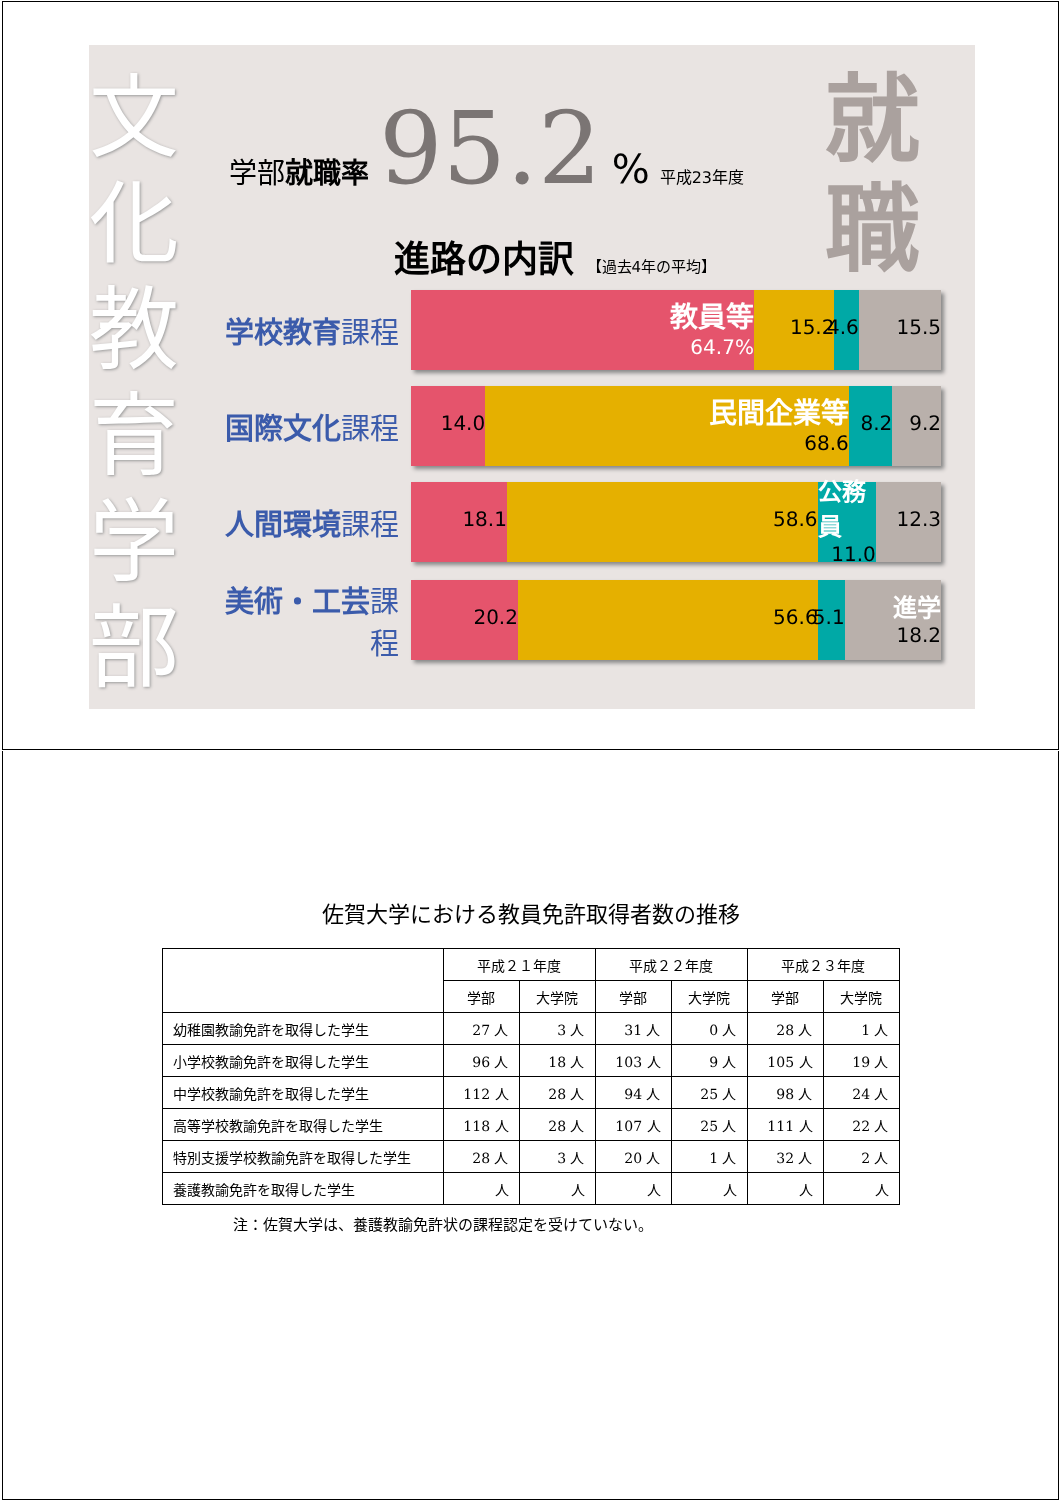文化教育学部
学部就職率 95.2% 平成23年度
就職
進路の内訳 【過去4年の平均】
学校教育課程
教員等
64.7%
15.2 4.6 15.5
国際文化課程
14.0
民間企業等
68.6
8.2 9.2
人間環境課程
18.1 58.6
公務員
11.0
12.3
美術・工芸課程
20.2 56.6 5.1
進学
18.2
佐賀大学における教員免許取得者数の推移
| | 平成２１年度 | | 平成２２年度 | | 平成２３年度 | |
| --- | --- | --- | --- | --- | --- | --- |
| | 学部 | 大学院 | 学部 | 大学院 | 学部 | 大学院 |
| 幼稚園教諭免許を取得した学生 | 27 人 | 3 人 | 31 人 | 0 人 | 28 人 | 1 人 |
| 小学校教諭免許を取得した学生 | 96 人 | 18 人 | 103 人 | 9 人 | 105 人 | 19 人 |
| 中学校教諭免許を取得した学生 | 112 人 | 28 人 | 94 人 | 25 人 | 98 人 | 24 人 |
| 高等学校教諭免許を取得した学生 | 118 人 | 28 人 | 107 人 | 25 人 | 111 人 | 22 人 |
| 特別支援学校教諭免許を取得した学生 | 28 人 | 3 人 | 20 人 | 1 人 | 32 人 | 2 人 |
| 養護教諭免許を取得した学生 | 人 | 人 | 人 | 人 | 人 | 人 |
注：佐賀大学は、養護教諭免許状の課程認定を受けていない。